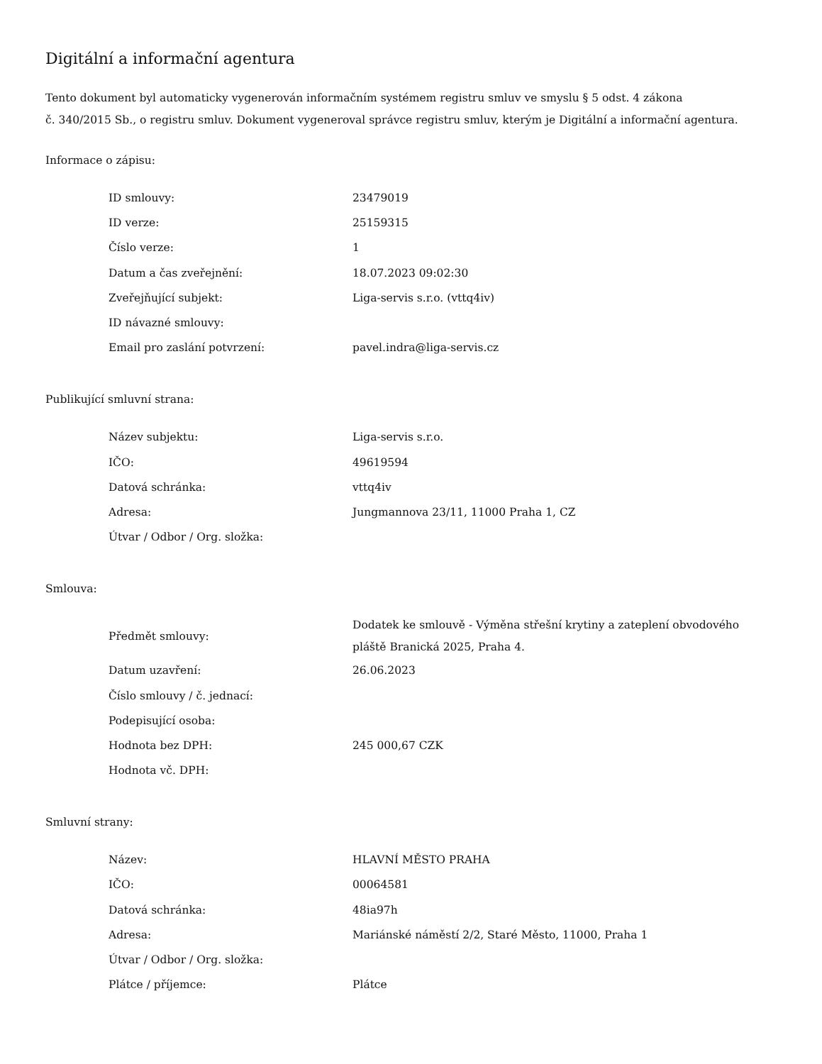Digitální a informační agentura
Tento dokument byl automaticky vygenerován informačním systémem registru smluv ve smyslu § 5 odst. 4 zákona
č. 340/2015 Sb., o registru smluv. Dokument vygeneroval správce registru smluv, kterým je Digitální a informační agentura.
Informace o zápisu:
| ID smlouvy: | 23479019 |
| ID verze: | 25159315 |
| Číslo verze: | 1 |
| Datum a čas zveřejnění: | 18.07.2023 09:02:30 |
| Zveřejňující subjekt: | Liga-servis s.r.o. (vttq4iv) |
| ID návazné smlouvy: | |
| Email pro zaslání potvrzení: | pavel.indra@liga-servis.cz |
Publikující smluvní strana:
| Název subjektu: | Liga-servis s.r.o. |
| IČO: | 49619594 |
| Datová schránka: | vttq4iv |
| Adresa: | Jungmannova 23/11, 11000 Praha 1, CZ |
| Útvar / Odbor / Org. složka: | |
Smlouva:
| Předmět smlouvy: | Dodatek ke smlouvě - Výměna střešní krytiny a zateplení obvodového pláště Branická 2025, Praha 4. |
| Datum uzavření: | 26.06.2023 |
| Číslo smlouvy / č. jednací: | |
| Podepisující osoba: | |
| Hodnota bez DPH: | 245 000,67 CZK |
| Hodnota vč. DPH: | |
Smluvní strany:
| Název: | HLAVNÍ MĚSTO PRAHA |
| IČO: | 00064581 |
| Datová schránka: | 48ia97h |
| Adresa: | Mariánské náměstí 2/2, Staré Město, 11000, Praha 1 |
| Útvar / Odbor / Org. složka: | |
| Plátce / příjemce: | Plátce |